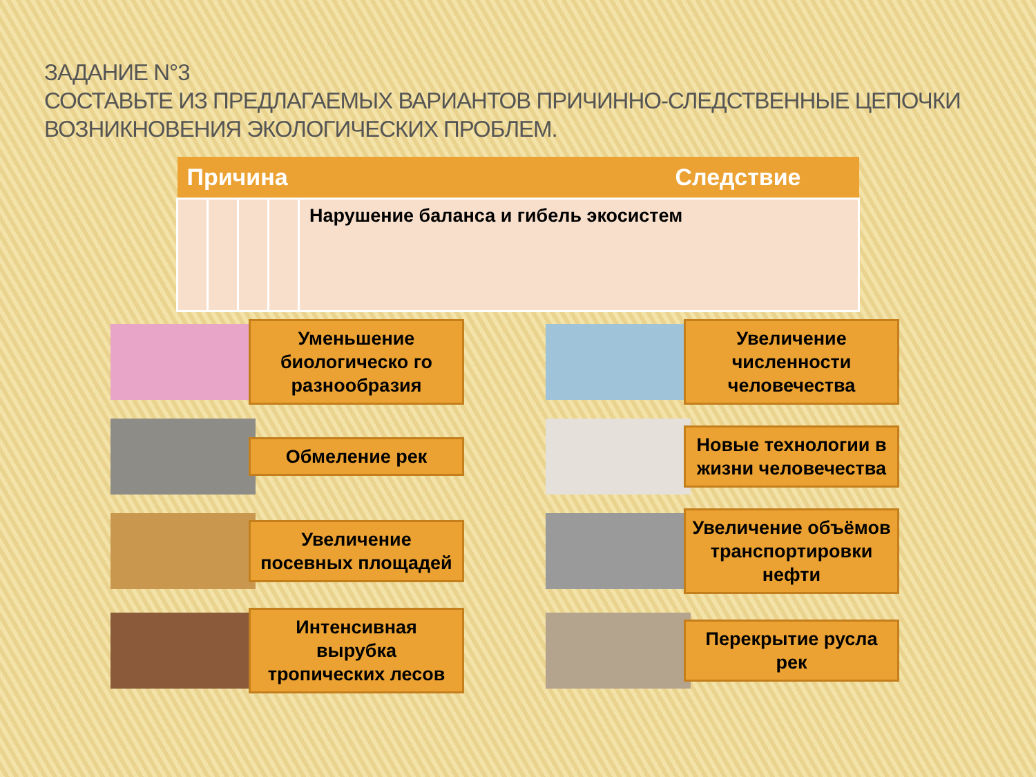ЗАДАНИЕ N°3
СОСТАВЬТЕ ИЗ ПРЕДЛАГАЕМЫХ ВАРИАНТОВ ПРИЧИННО-СЛЕДСТВЕННЫЕ ЦЕПОЧКИ ВОЗНИКНОВЕНИЯ ЭКОЛОГИЧЕСКИХ ПРОБЛЕМ.
| Причина Следствие | | | | |
| --- | --- | --- | --- | --- |
| | | | | Нарушение баланса и гибель экосистем |
Уменьшение биологическо го разнообразия
Увеличение численности человечества
Обмеление рек
Новые технологии в жизни человечества
Увеличение посевных площадей
Увеличение объёмов транспортировки нефти
Интенсивная вырубка тропических лесов
Перекрытие русла рек